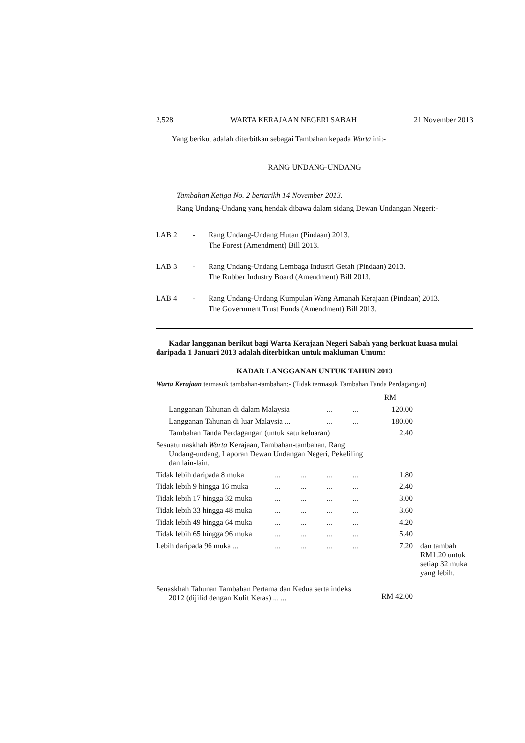2,528 WARTA KERAJAAN NEGERI SABAH 21 November 2013
Yang berikut adalah diterbitkan sebagai Tambahan kepada Warta ini:-
RANG UNDANG-UNDANG
Tambahan Ketiga No. 2 bertarikh 14 November 2013.
Rang Undang-Undang yang hendak dibawa dalam sidang Dewan Undangan Negeri:-
LAB 2 - Rang Undang-Undang Hutan (Pindaan) 2013.
The Forest (Amendment) Bill 2013.
LAB 3 - Rang Undang-Undang Lembaga Industri Getah (Pindaan) 2013.
The Rubber Industry Board (Amendment) Bill 2013.
LAB 4 - Rang Undang-Undang Kumpulan Wang Amanah Kerajaan (Pindaan) 2013.
The Government Trust Funds (Amendment) Bill 2013.
Kadar langganan berikut bagi Warta Kerajaan Negeri Sabah yang berkuat kuasa mulai daripada 1 Januari 2013 adalah diterbitkan untuk makluman Umum:
KADAR LANGGANAN UNTUK TAHUN 2013
Warta Kerajaan termasuk tambahan-tambahan:- (Tidak termasuk Tambahan Tanda Perdagangan)
| | | | | | RM | |
| Langganan Tahunan di dalam Malaysia | | | ... | ... | 120.00 | |
| Langganan Tahunan di luar Malaysia ... | | | ... | ... | 180.00 | |
| Tambahan Tanda Perdagangan (untuk satu keluaran) | | | | | 2.40 | |
| Sesuatu naskhah Warta Kerajaan, Tambahan-tambahan, Rang Undang-undang, Laporan Dewan Undangan Negeri, Pekeliling dan lain-lain. | | | | | | |
| Tidak lebih daripada 8 muka | ... | ... | ... | ... | 1.80 | |
| Tidak lebih 9 hingga 16 muka | ... | ... | ... | ... | 2.40 | |
| Tidak lebih 17 hingga 32 muka | ... | ... | ... | ... | 3.00 | |
| Tidak lebih 33 hingga 48 muka | ... | ... | ... | ... | 3.60 | |
| Tidak lebih 49 hingga 64 muka | ... | ... | ... | ... | 4.20 | |
| Tidak lebih 65 hingga 96 muka | ... | ... | ... | ... | 5.40 | |
| Lebih daripada 96 muka ... | ... | ... | ... | ... | 7.20 | dan tambah RM1.20 untuk setiap 32 muka yang lebih. |
| Senaskhah Tahunan Tambahan Pertama dan Kedua serta indeks 2012 (dijilid dengan Kulit Keras) ... ... | | | | | RM 42.00 | |